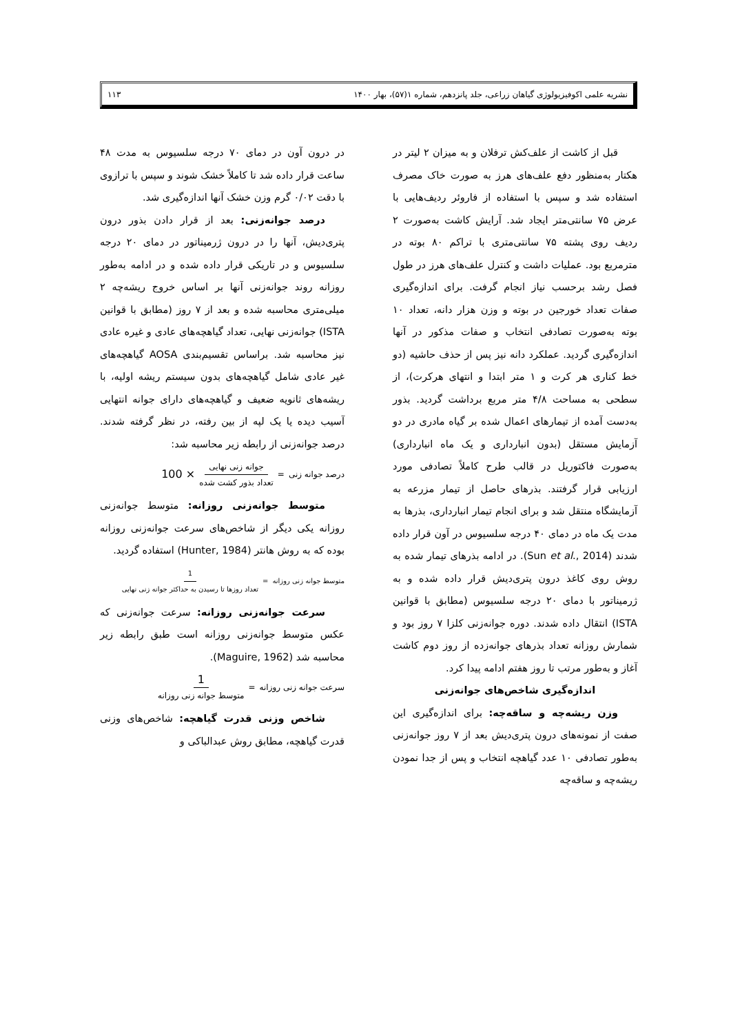نشریه علمی اکوفیزیولوژی گیاهان زراعی، جلد پانزدهم، شماره ۱(۵۷)، بهار ۱۴۰۰ ۱۱۳
قبل از کاشت از علف‌کش ترفلان و به میزان ۲ لیتر در هکتار به‌منظور دفع علف‌های هرز به صورت خاک مصرف استفاده شد و سپس با استفاده از فاروئر ردیف‌هایی با عرض ۷۵ سانتی‌متر ایجاد شد. آرایش کاشت به‌صورت ۲ ردیف روی پشته ۷۵ سانتی‌متری با تراکم ۸۰ بوته در مترمربع بود. عملیات داشت و کنترل علف‌های هرز در طول فصل رشد برحسب نیاز انجام گرفت. برای اندازه‌گیری صفات تعداد خورجین در بوته و وزن هزار دانه، تعداد ۱۰ بوته به‌صورت تصادفی انتخاب و صفات مذکور در آنها اندازه‌گیری گردید. عملکرد دانه نیز پس از حذف حاشیه (دو خط کناری هر کرت و ۱ متر ابتدا و انتهای هرکرت)، از سطحی به مساحت ۴/۸ متر مربع برداشت گردید. بذور به‌دست آمده از تیمارهای اعمال شده بر گیاه مادری در دو آزمایش مستقل (بدون انبارداری و یک ماه انبارداری) به‌صورت فاکتوریل در قالب طرح کاملاً تصادفی مورد ارزیابی قرار گرفتند. بذرهای حاصل از تیمار مزرعه به آزمایشگاه منتقل شد و برای انجام تیمار انبارداری، بذرها به مدت یک ماه در دمای ۴۰ درجه سلسیوس در آون قرار داده شدند (Sun et al., 2014). در ادامه بذرهای تیمار شده به روش روی کاغذ درون پتری‌دیش قرار داده شده و به ژرمیناتور با دمای ۲۰ درجه سلسیوس (مطابق با قوانین ISTA) انتقال داده شدند. دوره جوانه‌زنی کلزا ۷ روز بود و شمارش روزانه تعداد بذرهای جوانه‌زده از روز دوم کاشت آغاز و به‌طور مرتب تا روز هفتم ادامه پیدا کرد.
اندازه‌گیری شاخص‌های جوانه‌زنی
وزن ریشه‌چه و ساقه‌چه: برای اندازه‌گیری این صفت از نمونه‌های درون پتری‌دیش بعد از ۷ روز جوانه‌زنی به‌طور تصادفی ۱۰ عدد گیاهچه انتخاب و پس از جدا نمودن ریشه‌چه و ساقه‌چه
در درون آون در دمای ۷۰ درجه سلسیوس به مدت ۴۸ ساعت قرار داده شد تا کاملاً خشک شوند و سپس با ترازوی با دقت ۰/۰۲ گرم وزن خشک آنها اندازه‌گیری شد.
درصد جوانه‌زنی: بعد از قرار دادن بذور درون پتری‌دیش، آنها را در درون ژرمیناتور در دمای ۲۰ درجه سلسیوس و در تاریکی قرار داده شده و در ادامه به‌طور روزانه روند جوانه‌زنی آنها بر اساس خروج ریشه‌چه ۲ میلی‌متری محاسبه شده و بعد از ۷ روز (مطابق با قوانین ISTA) جوانه‌زنی نهایی، تعداد گیاهچه‌های عادی و غیره عادی نیز محاسبه شد. براساس تقسیم‌بندی AOSA گیاهچه‌های غیر عادی شامل گیاهچه‌های بدون سیستم ریشه اولیه، با ریشه‌های ثانویه ضعیف و گیاهچه‌های دارای جوانه انتهایی آسیب دیده یا یک لپه از بین رفته، در نظر گرفته شدند. درصد جوانه‌زنی از رابطه زیر محاسبه شد:
درصد جوانه زنی = جوانه زنی نهایی تعداد بذور کشت شده × 100
متوسط جوانه‌زنی روزانه: متوسط جوانه‌زنی روزانه یکی دیگر از شاخص‌های سرعت جوانه‌زنی روزانه بوده که به روش هانتر (Hunter, 1984) استفاده گردید.
متوسط جوانه زنی روزانه = 1 تعداد روزها تا رسیدن به حداکثر جوانه زنی نهایی
سرعت جوانه‌زنی روزانه: سرعت جوانه‌زنی که عکس متوسط جوانه‌زنی روزانه است طبق رابطه زیر محاسبه شد (Maguire, 1962).
سرعت جوانه زنی روزانه = 1 متوسط جوانه زنی روزانه
شاخص وزنی قدرت گیاهچه: شاخص‌های وزنی قدرت گیاهچه، مطابق روش عبدالباکی و